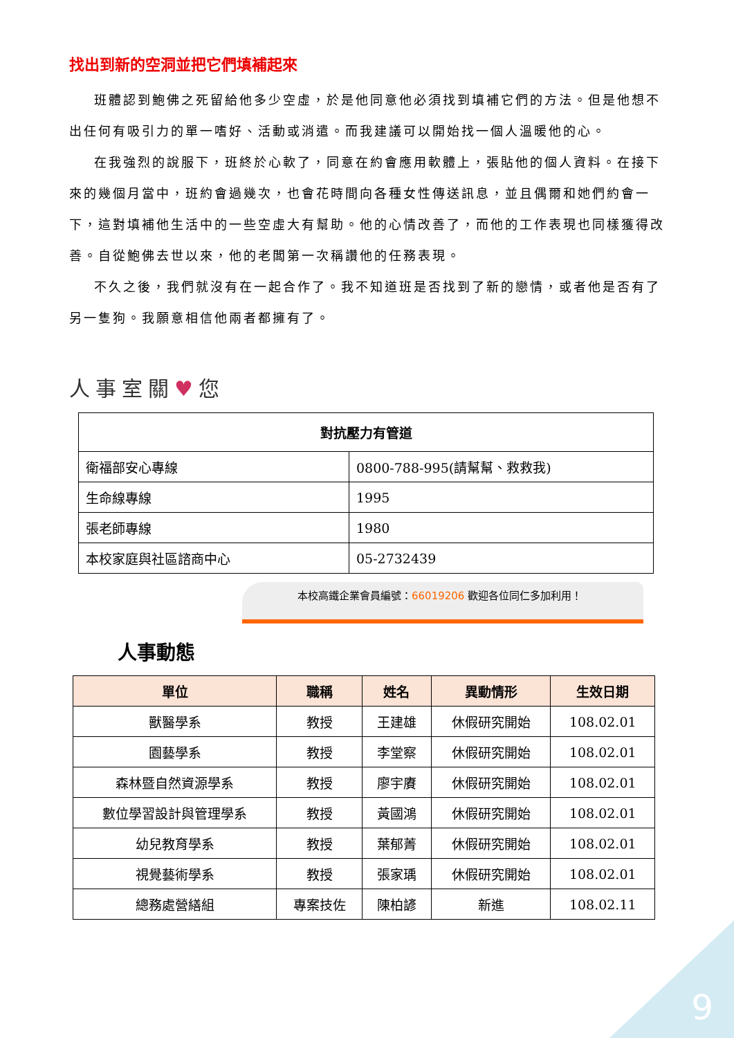找出到新的空洞並把它們填補起來
班體認到鮑佛之死留給他多少空虛，於是他同意他必須找到填補它們的方法。但是他想不出任何有吸引力的單一嗜好、活動或消遣。而我建議可以開始找一個人溫暖他的心。
在我強烈的說服下，班終於心軟了，同意在約會應用軟體上，張貼他的個人資料。在接下來的幾個月當中，班約會過幾次，也會花時間向各種女性傳送訊息，並且偶爾和她們約會一下，這對填補他生活中的一些空虛大有幫助。他的心情改善了，而他的工作表現也同樣獲得改善。自從鮑佛去世以來，他的老闆第一次稱讚他的任務表現。
不久之後，我們就沒有在一起合作了。我不知道班是否找到了新的戀情，或者他是否有了另一隻狗。我願意相信他兩者都擁有了。
人事室關♥您
| 對抗壓力有管道 | |
| --- | --- |
| 衛福部安心專線 | 0800-788-995(請幫幫、救救我) |
| 生命線專線 | 1995 |
| 張老師專線 | 1980 |
| 本校家庭與社區諮商中心 | 05-2732439 |
本校高鐵企業會員編號：66019206 歡迎各位同仁多加利用！
人事動態
| 單位 | 職稱 | 姓名 | 異動情形 | 生效日期 |
| --- | --- | --- | --- | --- |
| 獸醫學系 | 教授 | 王建雄 | 休假研究開始 | 108.02.01 |
| 園藝學系 | 教授 | 李堂察 | 休假研究開始 | 108.02.01 |
| 森林暨自然資源學系 | 教授 | 廖宇賡 | 休假研究開始 | 108.02.01 |
| 數位學習設計與管理學系 | 教授 | 黃國鴻 | 休假研究開始 | 108.02.01 |
| 幼兒教育學系 | 教授 | 葉郁菁 | 休假研究開始 | 108.02.01 |
| 視覺藝術學系 | 教授 | 張家瑀 | 休假研究開始 | 108.02.01 |
| 總務處營繕組 | 專案技佐 | 陳柏諺 | 新進 | 108.02.11 |
9